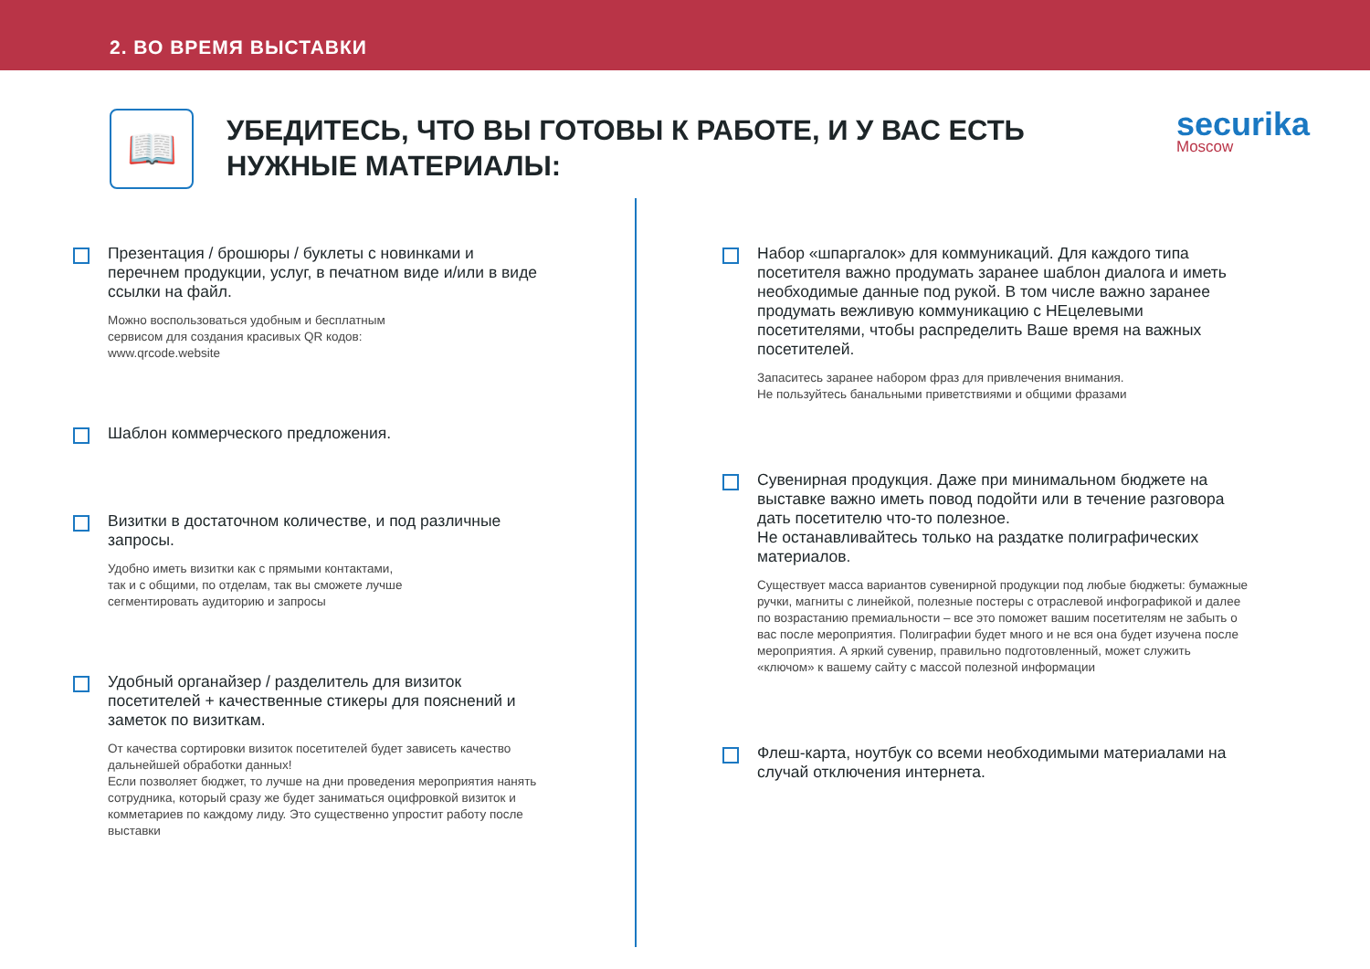2. ВО ВРЕМЯ ВЫСТАВКИ
📖
УБЕДИТЕСЬ, ЧТО ВЫ ГОТОВЫ К РАБОТЕ, И У ВАС ЕСТЬ НУЖНЫЕ МАТЕРИАЛЫ:
securika
Moscow
Презентация / брошюры / буклеты с новинками и перечнем продукции, услуг, в печатном виде и/или в виде ссылки на файл.
Можно воспользоваться удобным и бесплатным
сервисом для создания красивых QR кодов:
www.qrcode.website
Шаблон коммерческого предложения.
Визитки в достаточном количестве, и под различные запросы.
Удобно иметь визитки как с прямыми контактами,
так и с общими, по отделам, так вы сможете лучше
сегментировать аудиторию и запросы
Удобный органайзер / разделитель для визиток посетителей + качественные стикеры для пояснений и заметок по визиткам.
От качества сортировки визиток посетителей будет зависеть качество дальнейшей обработки данных!
Если позволяет бюджет, то лучше на дни проведения мероприятия нанять сотрудника, который сразу же будет заниматься оцифровкой визиток и комметариев по каждому лиду. Это существенно упростит работу после выставки
Набор «шпаргалок» для коммуникаций. Для каждого типа посетителя важно продумать заранее шаблон диалога и иметь необходимые данные под рукой. В том числе важно заранее продумать вежливую коммуникацию с НЕцелевыми посетителями, чтобы распределить Ваше время на важных посетителей.
Запаситесь заранее набором фраз для привлечения внимания.
Не пользуйтесь банальными приветствиями и общими фразами
Сувенирная продукция. Даже при минимальном бюджете на выставке важно иметь повод подойти или в течение разговора дать посетителю что-то полезное.
Не останавливайтесь только на раздатке полиграфических материалов.
Существует масса вариантов сувенирной продукции под любые бюджеты: бумажные ручки, магниты с линейкой, полезные постеры с отраслевой инфографикой и далее по возрастанию премиальности – все это поможет вашим посетителям не забыть о вас после мероприятия. Полиграфии будет много и не вся она будет изучена после мероприятия. А яркий сувенир, правильно подготовленный, может служить «ключом» к вашему сайту с массой полезной информации
Флеш-карта, ноутбук со всеми необходимыми материалами на случай отключения интернета.